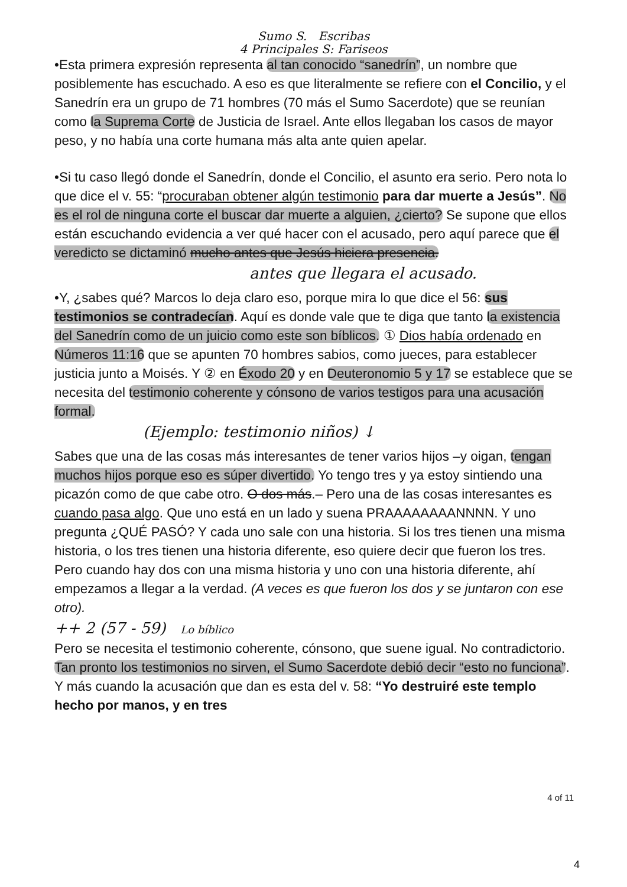Sumo S. Escribas
4 Principales S: Fariseos
•Esta primera expresión representa al tan conocido “sanedrín”, un nombre que posiblemente has escuchado. A eso es que literalmente se refiere con el Concilio, y el Sanedrín era un grupo de 71 hombres (70 más el Sumo Sacerdote) que se reunían como la Suprema Corte de Justicia de Israel. Ante ellos llegaban los casos de mayor peso, y no había una corte humana más alta ante quien apelar.
•Si tu caso llegó donde el Sanedrín, donde el Concilio, el asunto era serio. Pero nota lo que dice el v. 55: “procuraban obtener algún testimonio para dar muerte a Jesús”. No es el rol de ninguna corte el buscar dar muerte a alguien, ¿cierto? Se supone que ellos están escuchando evidencia a ver qué hacer con el acusado, pero aquí parece que el veredicto se dictaminó mucho antes que Jesús hiciera presencia.
antes que llegara el acusado.
•Y, ¿sabes qué? Marcos lo deja claro eso, porque mira lo que dice el 56: sus testimonios se contradecían. Aquí es donde vale que te diga que tanto la existencia del Sanedrín como de un juicio como este son bíblicos. ① Dios había ordenado en Números 11:16 que se apunten 70 hombres sabios, como jueces, para establecer justicia junto a Moisés. Y ② en Éxodo 20 y en Deuteronomio 5 y 17 se establece que se necesita del testimonio coherente y cónsono de varios testigos para una acusación formal.
(Ejemplo: testimonio niños) ↓
Sabes que una de las cosas más interesantes de tener varios hijos –y oigan, tengan muchos hijos porque eso es súper divertido. Yo tengo tres y ya estoy sintiendo una picazón como de que cabe otro. O dos más.– Pero una de las cosas interesantes es cuando pasa algo. Que uno está en un lado y suena PRAAAAAAAANNNN. Y uno pregunta ¿QUÉ PASÓ? Y cada uno sale con una historia. Si los tres tienen una misma historia, o los tres tienen una historia diferente, eso quiere decir que fueron los tres. Pero cuando hay dos con una misma historia y uno con una historia diferente, ahí empezamos a llegar a la verdad. (A veces es que fueron los dos y se juntaron con ese otro).
++ 2 (57 - 59) Lo bíblico
Pero se necesita el testimonio coherente, cónsono, que suene igual. No contradictorio. Tan pronto los testimonios no sirven, el Sumo Sacerdote debió decir “esto no funciona”. Y más cuando la acusación que dan es esta del v. 58: “Yo destruiré este templo hecho por manos, y en tres
4 of 11
4